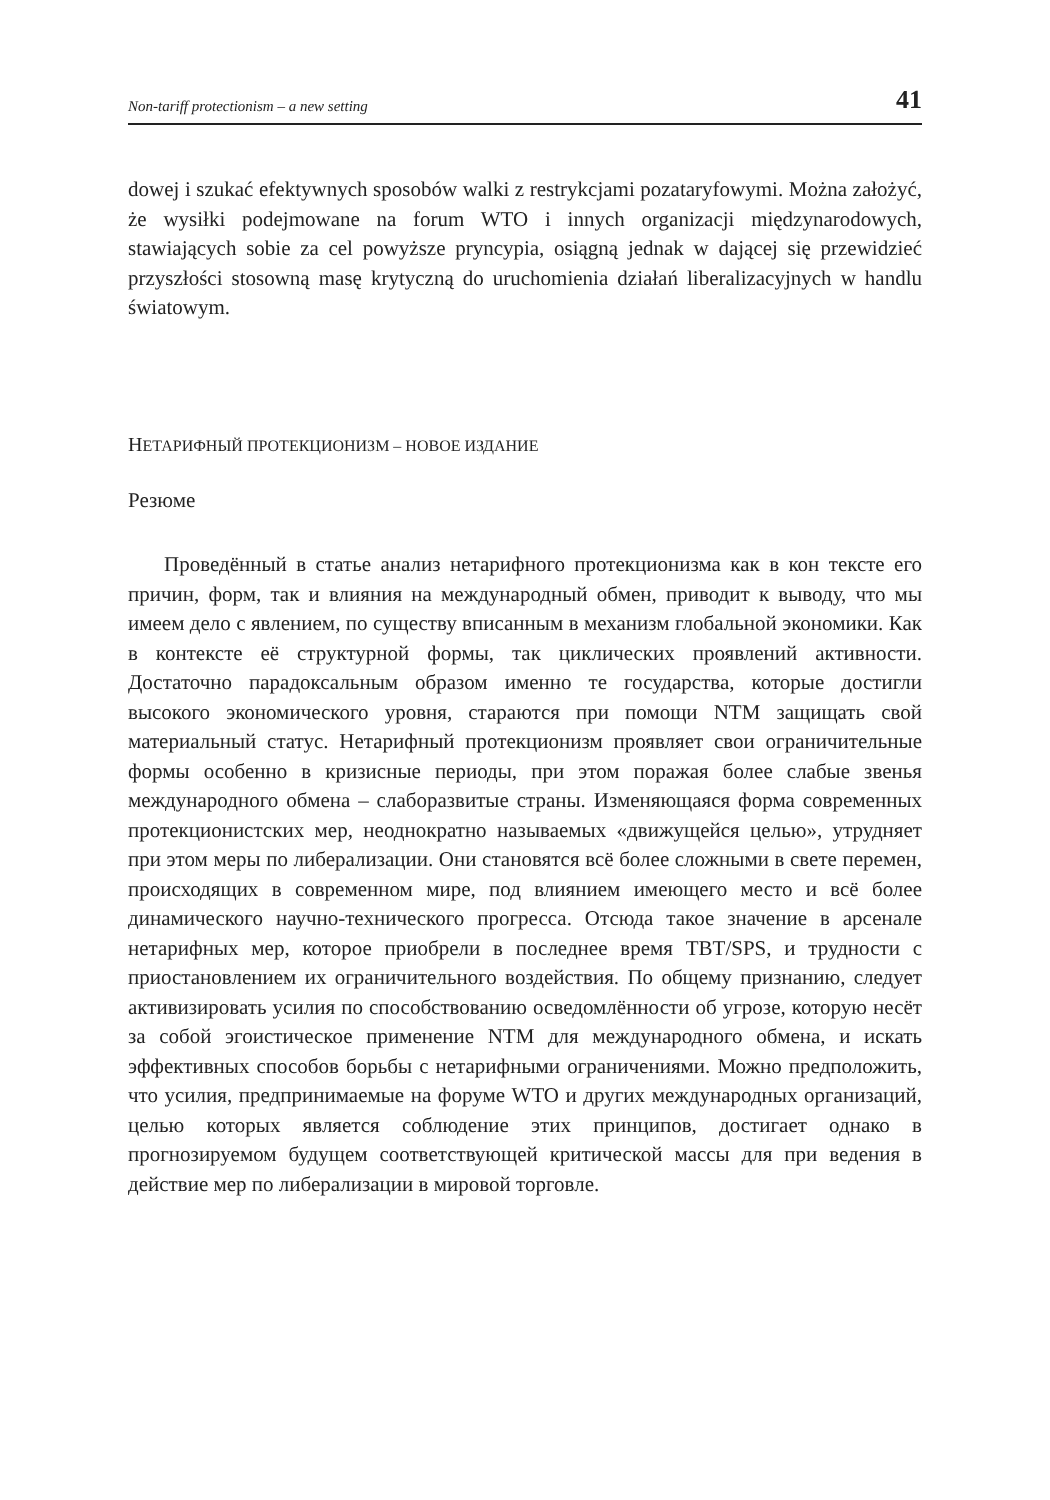Non-tariff protectionism – a new setting 41
dowej i szukać efektywnych sposobów walki z restrykcjami pozataryfowymi. Można założyć, że wysiłki podejmowane na forum WTO i innych organizacji międzynarodowych, stawiających sobie za cel powyższe pryncypia, osiągną jednak w dającej się przewidzieć przyszłości stosowną masę krytyczną do uruchomienia działań liberalizacyjnych w handlu światowym.
НЕТАРИФНЫЙ ПРОТЕКЦИОНИЗМ – НОВОЕ ИЗДАНИЕ
Резюме
Проведённый в статье анализ нетарифного протекционизма как в кон тексте его причин, форм, так и влияния на международный обмен, приводит к выводу, что мы имеем дело с явлением, по существу вписанным в механизм глобальной экономики. Как в контексте её структурной формы, так циклических проявлений активности. Достаточно парадоксальным образом именно те государства, которые достигли высокого экономического уровня, стараются при помощи NTM защищать свой материальный статус. Нетарифный протекционизм проявляет свои ограничительные формы особенно в кризисные периоды, при этом поражая более слабые звенья международного обмена – слаборазвитые страны. Изменяющаяся форма современных протекционистских мер, неоднократно называемых «движущейся целью», утрудняет при этом меры по либерализации. Они становятся всё более сложными в свете перемен, происходящих в современном мире, под влиянием имеющего место и всё более динамического научно-технического прогресса. Отсюда такое значение в арсенале нетарифных мер, которое приобрели в последнее время TBT/SPS, и трудности с приостановлением их ограничительного воздействия. По общему признанию, следует активизировать усилия по способствованию осведомлённости об угрозе, которую несёт за собой эгоистическое применение NTM для международного обмена, и искать эффективных способов борьбы с нетарифными ограничениями. Можно предположить, что усилия, предпринимаемые на форуме WTO и других международных организаций, целью которых является соблюдение этих принципов, достигает однако в прогнозируемом будущем соответствующей критической массы для при ведения в действие мер по либерализации в мировой торговле.